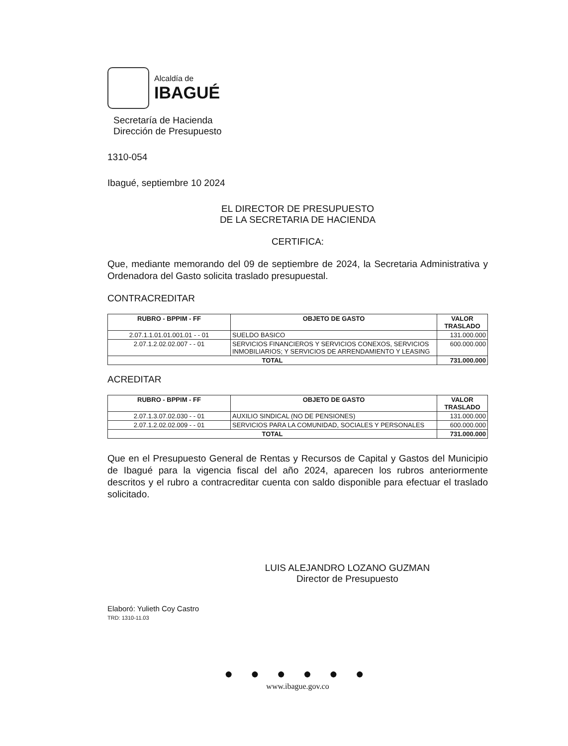Alcaldía de
IBAGUÉ
Secretaría de Hacienda
Dirección de Presupuesto
1310-054
Ibagué, septiembre 10 2024
EL DIRECTOR DE PRESUPUESTO
DE LA SECRETARIA DE HACIENDA
CERTIFICA:
Que, mediante memorando del 09 de septiembre de 2024, la Secretaria Administrativa y Ordenadora del Gasto solicita traslado presupuestal.
CONTRACREDITAR
| RUBRO - BPPIM - FF | OBJETO DE GASTO | VALOR TRASLADO |
| --- | --- | --- |
| 2.07.1.1.01.01.001.01 - - 01 | SUELDO BASICO | 131.000.000 |
| 2.07.1.2.02.02.007 - - 01 | SERVICIOS FINANCIEROS Y SERVICIOS CONEXOS, SERVICIOS INMOBILIARIOS; Y SERVICIOS DE ARRENDAMIENTO Y LEASING | 600.000.000 |
| TOTAL | | 731.000.000 |
ACREDITAR
| RUBRO - BPPIM - FF | OBJETO DE GASTO | VALOR TRASLADO |
| --- | --- | --- |
| 2.07.1.3.07.02.030 - - 01 | AUXILIO SINDICAL (NO DE PENSIONES) | 131.000.000 |
| 2.07.1.2.02.02.009 - - 01 | SERVICIOS PARA LA COMUNIDAD, SOCIALES Y PERSONALES | 600.000.000 |
| TOTAL | | 731.000.000 |
Que en el Presupuesto General de Rentas y Recursos de Capital y Gastos del Municipio de Ibagué para la vigencia fiscal del año 2024, aparecen los rubros anteriormente descritos y el rubro a contracreditar cuenta con saldo disponible para efectuar el traslado solicitado.
LUIS ALEJANDRO LOZANO GUZMAN
Director de Presupuesto
Elaboró: Yulieth Coy Castro
TRD: 1310-11.03
● ● ● ● ● ●
www.ibague.gov.co